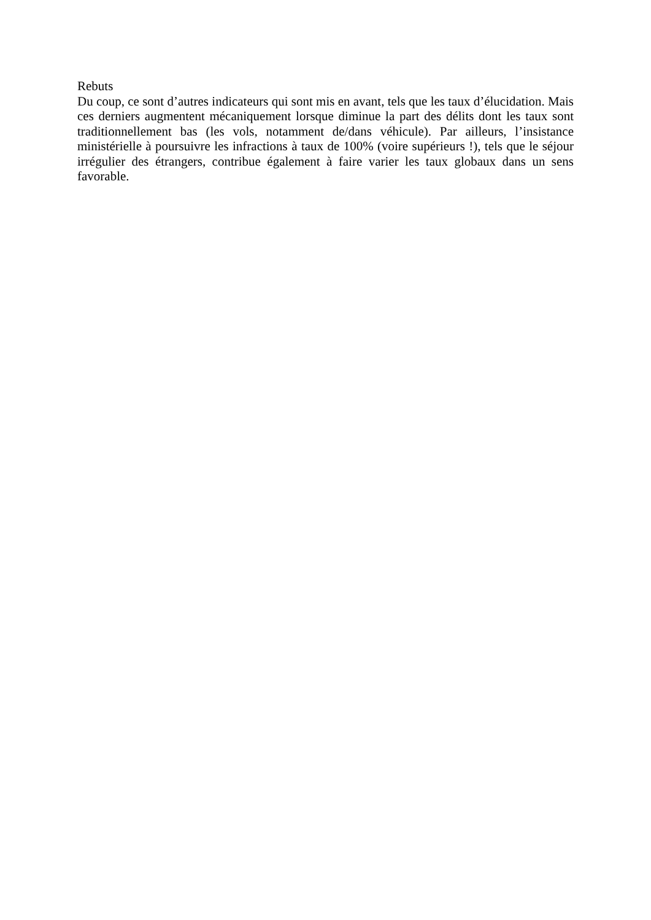Rebuts
Du coup, ce sont d’autres indicateurs qui sont mis en avant, tels que les taux d’élucidation. Mais ces derniers augmentent mécaniquement lorsque diminue la part des délits dont les taux sont traditionnellement bas (les vols, notamment de/dans véhicule). Par ailleurs, l’insistance ministérielle à poursuivre les infractions à taux de 100% (voire supérieurs !), tels que le séjour irrégulier des étrangers, contribue également à faire varier les taux globaux dans un sens favorable.